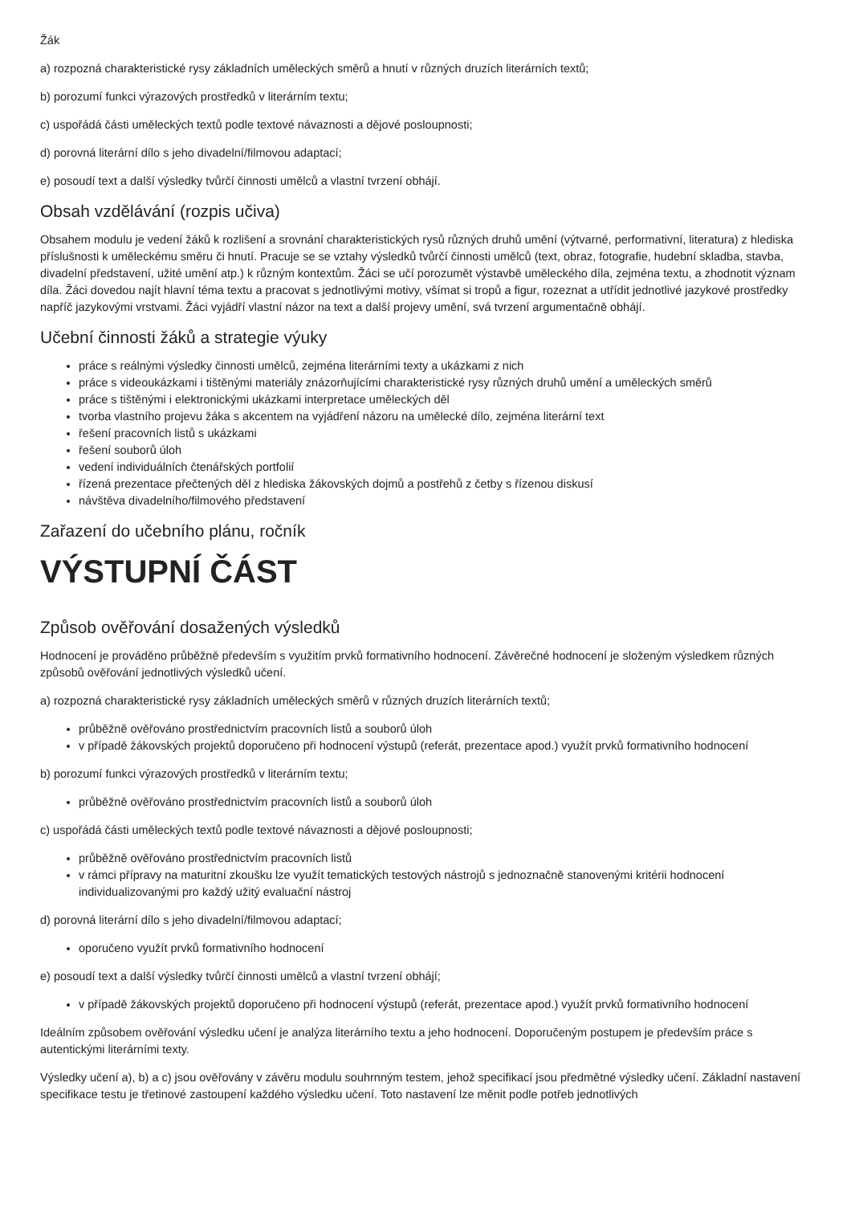Žák
a) rozpozná charakteristické rysy základních uměleckých směrů a hnutí v různých druzích literárních textů;
b) porozumí funkci výrazových prostředků v literárním textu;
c) uspořádá části uměleckých textů podle textové návaznosti a dějové posloupnosti;
d) porovná literární dílo s jeho divadelní/filmovou adaptací;
e) posoudí text a další výsledky tvůrčí činnosti umělců a vlastní tvrzení obhájí.
Obsah vzdělávání (rozpis učiva)
Obsahem modulu je vedení žáků k rozlišení a srovnání charakteristických rysů různých druhů umění (výtvarné, performativní, literatura) z hlediska příslušnosti k uměleckému směru či hnutí. Pracuje se se vztahy výsledků tvůrčí činnosti umělců (text, obraz, fotografie, hudební skladba, stavba, divadelní představení, užité umění atp.) k různým kontextům. Žáci se učí porozumět výstavbě uměleckého díla, zejména textu, a zhodnotit význam díla. Žáci dovedou najít hlavní téma textu a pracovat s jednotlivými motivy, všímat si tropů a figur, rozeznat a utřídit jednotlivé jazykové prostředky napříč jazykovými vrstvami. Žáci vyjádří vlastní názor na text a další projevy umění, svá tvrzení argumentačně obhájí.
Učební činnosti žáků a strategie výuky
práce s reálnými výsledky činnosti umělců, zejména literárními texty a ukázkami z nich
práce s videoukázkami i tištěnými materiály znázorňujícími charakteristické rysy různých druhů umění a uměleckých směrů
práce s tištěnými i elektronickými ukázkami interpretace uměleckých děl
tvorba vlastního projevu žáka s akcentem na vyjádření názoru na umělecké dílo, zejména literární text
řešení pracovních listů s ukázkami
řešení souborů úloh
vedení individuálních čtenářských portfolií
řízená prezentace přečtených děl z hlediska žákovských dojmů a postřehů z četby s řízenou diskusí
návštěva divadelního/filmového představení
Zařazení do učebního plánu, ročník
VÝSTUPNÍ ČÁST
Způsob ověřování dosažených výsledků
Hodnocení je prováděno průběžně především s využitím prvků formativního hodnocení. Závěrečné hodnocení je složeným výsledkem různých způsobů ověřování jednotlivých výsledků učení.
a) rozpozná charakteristické rysy základních uměleckých směrů v různých druzích literárních textů;
průběžně ověřováno prostřednictvím pracovních listů a souborů úloh
v případě žákovských projektů doporučeno při hodnocení výstupů (referát, prezentace apod.) využít prvků formativního hodnocení
b) porozumí funkci výrazových prostředků v literárním textu;
průběžně ověřováno prostřednictvím pracovních listů a souborů úloh
c) uspořádá části uměleckých textů podle textové návaznosti a dějové posloupnosti;
průběžně ověřováno prostřednictvím pracovních listů
v rámci přípravy na maturitní zkoušku lze využít tematických testových nástrojů s jednoznačně stanovenými kritérii hodnocení individualizovanými pro každý užitý evaluační nástroj
d) porovná literární dílo s jeho divadelní/filmovou adaptací;
oporučeno využít prvků formativního hodnocení
e) posoudí text a další výsledky tvůrčí činnosti umělců a vlastní tvrzení obhájí;
v případě žákovských projektů doporučeno při hodnocení výstupů (referát, prezentace apod.) využít prvků formativního hodnocení
Ideálním způsobem ověřování výsledku učení je analýza literárního textu a jeho hodnocení. Doporučeným postupem je především práce s autentickými literárními texty.
Výsledky učení a), b) a c) jsou ověřovány v závěru modulu souhrnným testem, jehož specifikací jsou předmětné výsledky učení. Základní nastavení specifikace testu je třetinové zastoupení každého výsledku učení. Toto nastavení lze měnit podle potřeb jednotlivých